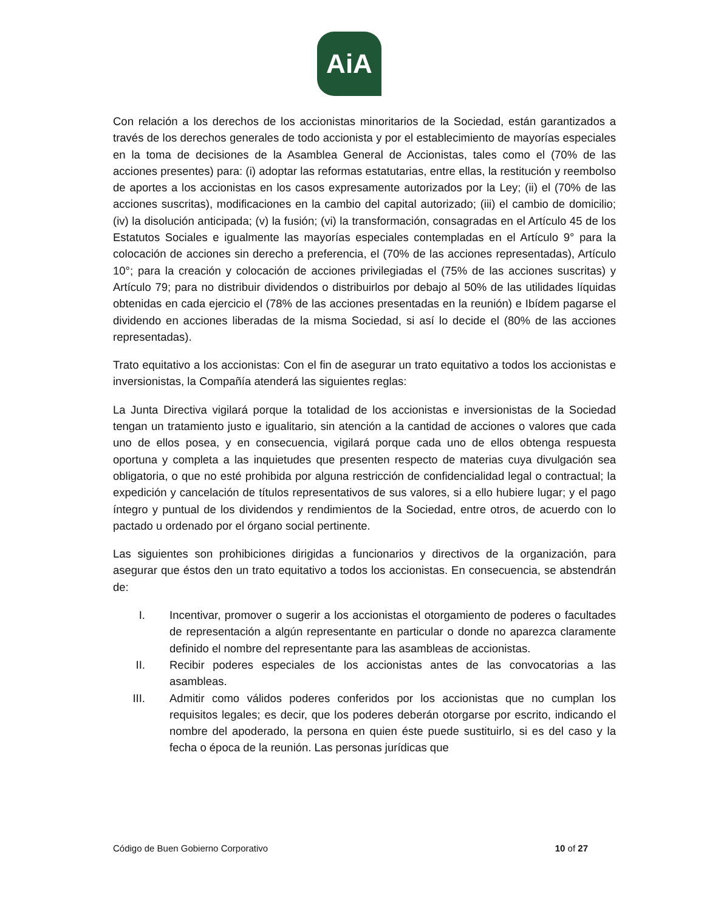AiA
Con relación a los derechos de los accionistas minoritarios de la Sociedad, están garantizados a través de los derechos generales de todo accionista y por el establecimiento de mayorías especiales en la toma de decisiones de la Asamblea General de Accionistas, tales como el (70% de las acciones presentes) para: (i) adoptar las reformas estatutarias, entre ellas, la restitución y reembolso de aportes a los accionistas en los casos expresamente autorizados por la Ley; (ii) el (70% de las acciones suscritas), modificaciones en la cambio del capital autorizado; (iii) el cambio de domicilio; (iv) la disolución anticipada; (v) la fusión; (vi) la transformación, consagradas en el Artículo 45 de los Estatutos Sociales e igualmente las mayorías especiales contempladas en el Artículo 9° para la colocación de acciones sin derecho a preferencia, el (70% de las acciones representadas), Artículo 10°; para la creación y colocación de acciones privilegiadas el (75% de las acciones suscritas) y Artículo 79; para no distribuir dividendos o distribuirlos por debajo al 50% de las utilidades líquidas obtenidas en cada ejercicio el (78% de las acciones presentadas en la reunión) e Ibídem pagarse el dividendo en acciones liberadas de la misma Sociedad, si así lo decide el (80% de las acciones representadas).
Trato equitativo a los accionistas: Con el fin de asegurar un trato equitativo a todos los accionistas e inversionistas, la Compañía atenderá las siguientes reglas:
La Junta Directiva vigilará porque la totalidad de los accionistas e inversionistas de la Sociedad tengan un tratamiento justo e igualitario, sin atención a la cantidad de acciones o valores que cada uno de ellos posea, y en consecuencia, vigilará porque cada uno de ellos obtenga respuesta oportuna y completa a las inquietudes que presenten respecto de materias cuya divulgación sea obligatoria, o que no esté prohibida por alguna restricción de confidencialidad legal o contractual; la expedición y cancelación de títulos representativos de sus valores, si a ello hubiere lugar; y el pago íntegro y puntual de los dividendos y rendimientos de la Sociedad, entre otros, de acuerdo con lo pactado u ordenado por el órgano social pertinente.
Las siguientes son prohibiciones dirigidas a funcionarios y directivos de la organización, para asegurar que éstos den un trato equitativo a todos los accionistas. En consecuencia, se abstendrán de:
I. Incentivar, promover o sugerir a los accionistas el otorgamiento de poderes o facultades de representación a algún representante en particular o donde no aparezca claramente definido el nombre del representante para las asambleas de accionistas.
II. Recibir poderes especiales de los accionistas antes de las convocatorias a las asambleas.
III. Admitir como válidos poderes conferidos por los accionistas que no cumplan los requisitos legales; es decir, que los poderes deberán otorgarse por escrito, indicando el nombre del apoderado, la persona en quien éste puede sustituirlo, si es del caso y la fecha o época de la reunión. Las personas jurídicas que
Código de Buen Gobierno Corporativo 10 of 27